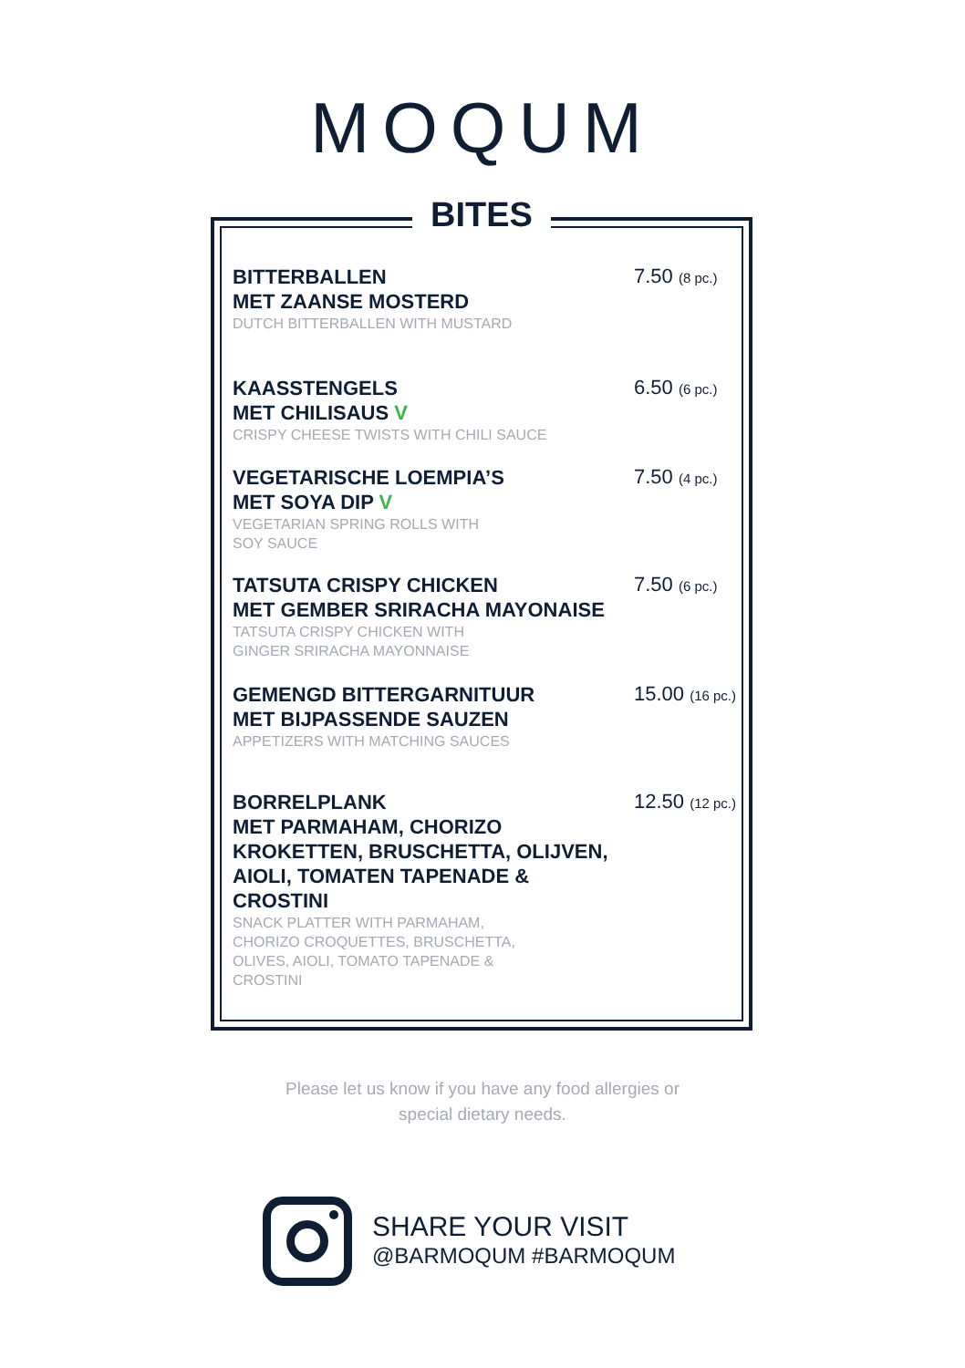MOQUM
BITES
BITTERBALLEN
MET ZAANSE MOSTERD
DUTCH BITTERBALLEN WITH MUSTARD
7.50 (8 pc.)
KAASSTENGELS
MET CHILISAUS V
CRISPY CHEESE TWISTS WITH CHILI SAUCE
6.50 (6 pc.)
VEGETARISCHE LOEMPIA’S
MET SOYA DIP V
VEGETARIAN SPRING ROLLS WITH
SOY SAUCE
7.50 (4 pc.)
TATSUTA CRISPY CHICKEN
MET GEMBER SRIRACHA MAYONAISE
TATSUTA CRISPY CHICKEN WITH
GINGER SRIRACHA MAYONNAISE
7.50 (6 pc.)
GEMENGD BITTERGARNITUUR
MET BIJPASSENDE SAUZEN
APPETIZERS WITH MATCHING SAUCES
15.00 (16 pc.)
BORRELPLANK
MET PARMAHAM, CHORIZO KROKETTEN, BRUSCHETTA, OLIJVEN, AIOLI, TOMATEN TAPENADE & CROSTINI
SNACK PLATTER WITH PARMAHAM,
CHORIZO CROQUETTES, BRUSCHETTA,
OLIVES, AIOLI, TOMATO TAPENADE &
CROSTINI
12.50 (12 pc.)
Please let us know if you have any food allergies or
special dietary needs.
SHARE YOUR VISIT
@BARMOQUM #BARMOQUM